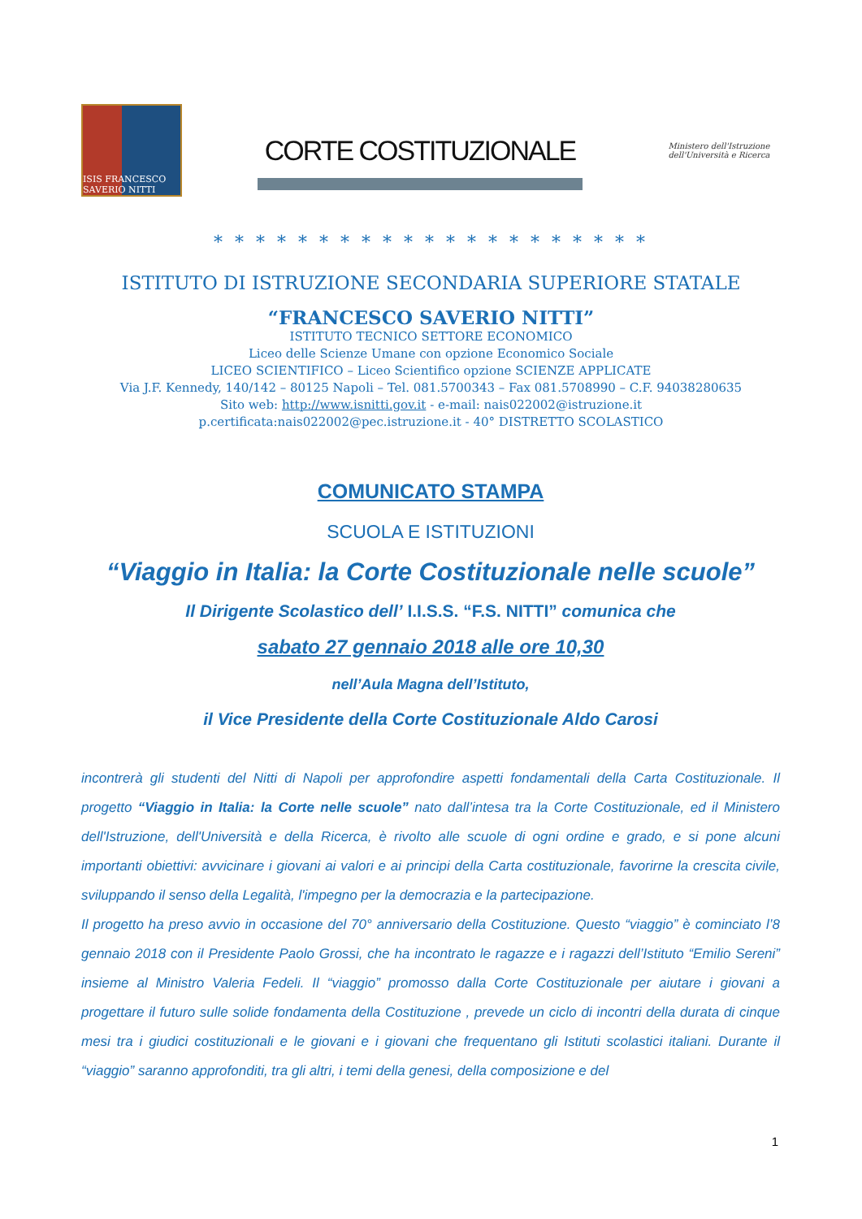ISIS FRANCESCO SAVERIO NITTI
CORTE COSTITUZIONALE
Ministero dell'Istruzione dell'Università e Ricerca
* * * * * * * * * * * * * * * * * * * * *
ISTITUTO DI ISTRUZIONE SECONDARIA SUPERIORE STATALE
“FRANCESCO SAVERIO NITTI”
ISTITUTO TECNICO SETTORE ECONOMICO
Liceo delle Scienze Umane con opzione Economico Sociale
LICEO SCIENTIFICO – Liceo Scientifico opzione SCIENZE APPLICATE
Via J.F. Kennedy, 140/142 – 80125 Napoli – Tel. 081.5700343 – Fax 081.5708990 – C.F. 94038280635
Sito web: http://www.isnitti.gov.it - e-mail: nais022002@istruzione.it
p.certificata:nais022002@pec.istruzione.it - 40° DISTRETTO SCOLASTICO
COMUNICATO STAMPA
SCUOLA E ISTITUZIONI
“Viaggio in Italia: la Corte Costituzionale nelle scuole”
Il Dirigente Scolastico dell’ I.I.S.S. “F.S. NITTI” comunica che
sabato 27 gennaio 2018 alle ore 10,30
nell’Aula Magna dell’Istituto,
il Vice Presidente della Corte Costituzionale Aldo Carosi
incontrerà gli studenti del Nitti di Napoli per approfondire aspetti fondamentali della Carta Costituzionale. Il progetto “Viaggio in Italia: la Corte nelle scuole” nato dall’intesa tra la Corte Costituzionale, ed il Ministero dell'Istruzione, dell'Università e della Ricerca, è rivolto alle scuole di ogni ordine e grado, e si pone alcuni importanti obiettivi: avvicinare i giovani ai valori e ai principi della Carta costituzionale, favorirne la crescita civile, sviluppando il senso della Legalità, l'impegno per la democrazia e la partecipazione.
Il progetto ha preso avvio in occasione del 70° anniversario della Costituzione. Questo “viaggio” è cominciato l’8 gennaio 2018 con il Presidente Paolo Grossi, che ha incontrato le ragazze e i ragazzi dell’Istituto “Emilio Sereni” insieme al Ministro Valeria Fedeli. Il “viaggio” promosso dalla Corte Costituzionale per aiutare i giovani a progettare il futuro sulle solide fondamenta della Costituzione , prevede un ciclo di incontri della durata di cinque mesi tra i giudici costituzionali e le giovani e i giovani che frequentano gli Istituti scolastici italiani. Durante il “viaggio” saranno approfonditi, tra gli altri, i temi della genesi, della composizione e del
1